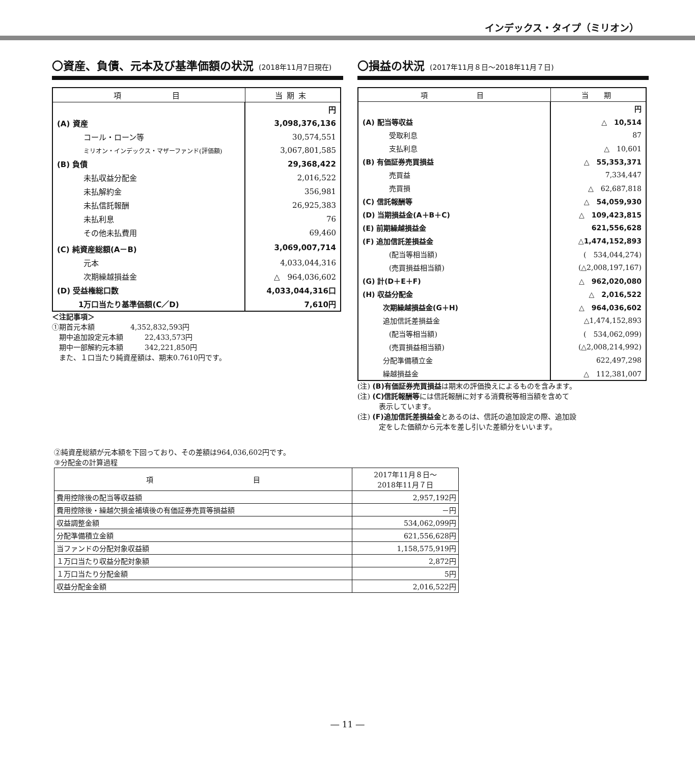インデックス・タイプ（ミリオン）
〇資産、負債、元本及び基準価額の状況 (2018年11月7日現在)
| 項 目 | 当期末 |
| --- | --- |
| | 円 |
| (A) 資産 | 3,098,376,136 |
| コール・ローン等 | 30,574,551 |
| ミリオン・インデックス・マザーファンド(評価額) | 3,067,801,585 |
| (B) 負債 | 29,368,422 |
| 未払収益分配金 | 2,016,522 |
| 未払解約金 | 356,981 |
| 未払信託報酬 | 26,925,383 |
| 未払利息 | 76 |
| その他未払費用 | 69,460 |
| (C) 純資産総額(A－B) | 3,069,007,714 |
| 元本 | 4,033,044,316 |
| 次期繰越損益金 | △ 964,036,602 |
| (D) 受益権総口数 | 4,033,044,316口 |
| 1万口当たり基準価額(C／D) | 7,610円 |
＜注記事項＞
①期首元本額　　　　　4,352,832,593円
　期中追加設定元本額　　　22,433,573円
　期中一部解約元本額　　　342,221,850円
　また、１口当たり純資産額は、期末0.7610円です。
〇損益の状況 (2017年11月８日～2018年11月７日)
| 項 目 | 当 期 |
| --- | --- |
| | 円 |
| (A) 配当等収益 | △ 10,514 |
| 受取利息 | 87 |
| 支払利息 | △ 10,601 |
| (B) 有価証券売買損益 | △ 55,353,371 |
| 売買益 | 7,334,447 |
| 売買損 | △ 62,687,818 |
| (C) 信託報酬等 | △ 54,059,930 |
| (D) 当期損益金(A＋B＋C) | △ 109,423,815 |
| (E) 前期繰越損益金 | 621,556,628 |
| (F) 追加信託差損益金 | △1,474,152,893 |
| (配当等相当額) | ( 534,044,274) |
| (売買損益相当額) | (△2,008,197,167) |
| (G) 計(D＋E＋F) | △ 962,020,080 |
| (H) 収益分配金 | △ 2,016,522 |
| 次期繰越損益金(G＋H) | △ 964,036,602 |
| 追加信託差損益金 | △1,474,152,893 |
| (配当等相当額) | ( 534,062,099) |
| (売買損益相当額) | (△2,008,214,992) |
| 分配準備積立金 | 622,497,298 |
| 繰越損益金 | △ 112,381,007 |
(注) (B)有価証券売買損益は期末の評価換えによるものを含みます。
(注) (C)信託報酬等には信託報酬に対する消費税等相当額を含めて
　　　表示しています。
(注) (F)追加信託差損益金とあるのは、信託の追加設定の際、追加設
　　　定をした価額から元本を差し引いた差額分をいいます。
②純資産総額が元本額を下回っており、その差額は964,036,602円です。
③分配金の計算過程
| 項 目 | 2017年11月８日～ 2018年11月７日 |
| --- | --- |
| 費用控除後の配当等収益額 | 2,957,192円 |
| 費用控除後・繰越欠損金補填後の有価証券売買等損益額 | －円 |
| 収益調整金額 | 534,062,099円 |
| 分配準備積立金額 | 621,556,628円 |
| 当ファンドの分配対象収益額 | 1,158,575,919円 |
| １万口当たり収益分配対象額 | 2,872円 |
| １万口当たり分配金額 | 5円 |
| 収益分配金金額 | 2,016,522円 |
― 11 ―